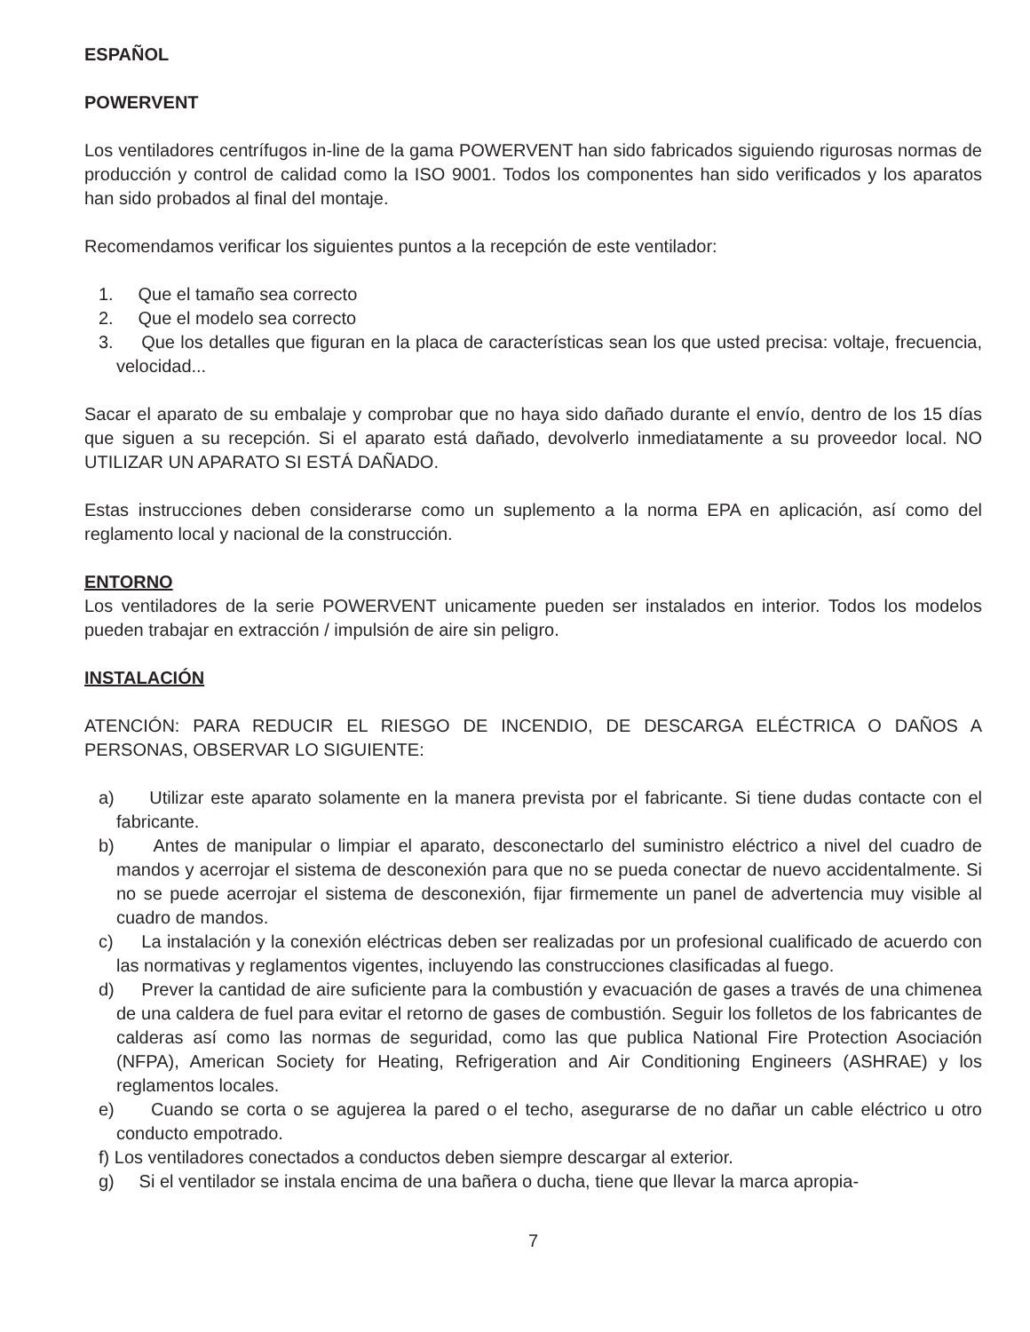ESPAÑOL
POWERVENT
Los ventiladores centrífugos in-line de la gama POWERVENT han sido fabricados siguiendo rigurosas normas de producción y control de calidad como la ISO 9001. Todos los componentes han sido verificados y los aparatos han sido probados al final del montaje.
Recomendamos verificar los siguientes puntos a la recepción de este ventilador:
1. Que el tamaño sea correcto
2. Que el modelo sea correcto
3. Que los detalles que figuran en la placa de características sean los que usted precisa: voltaje, frecuencia, velocidad...
Sacar el aparato de su embalaje y comprobar que no haya sido dañado durante el envío, dentro de los 15 días que siguen a su recepción. Si el aparato está dañado, devolverlo inmediatamente a su proveedor local. NO UTILIZAR UN APARATO SI ESTÁ DAÑADO.
Estas instrucciones deben considerarse como un suplemento a la norma EPA en aplicación, así como del reglamento local y nacional de la construcción.
ENTORNO
Los ventiladores de la serie POWERVENT unicamente pueden ser instalados en interior. Todos los modelos pueden trabajar en extracción / impulsión de aire sin peligro.
INSTALACIÓN
ATENCIÓN: PARA REDUCIR EL RIESGO DE INCENDIO, DE DESCARGA ELÉCTRICA O DAÑOS A PERSONAS, OBSERVAR LO SIGUIENTE:
a) Utilizar este aparato solamente en la manera prevista por el fabricante. Si tiene dudas contacte con el fabricante.
b) Antes de manipular o limpiar el aparato, desconectarlo del suministro eléctrico a nivel del cuadro de mandos y acerrojar el sistema de desconexión para que no se pueda conectar de nuevo accidentalmente. Si no se puede acerrojar el sistema de desconexión, fijar firmemente un panel de advertencia muy visible al cuadro de mandos.
c) La instalación y la conexión eléctricas deben ser realizadas por un profesional cualificado de acuerdo con las normativas y reglamentos vigentes, incluyendo las construcciones clasificadas al fuego.
d) Prever la cantidad de aire suficiente para la combustión y evacuación de gases a través de una chimenea de una caldera de fuel para evitar el retorno de gases de combustión. Seguir los folletos de los fabricantes de calderas así como las normas de seguridad, como las que publica National Fire Protection Asociación (NFPA), American Society for Heating, Refrigeration and Air Conditioning Engineers (ASHRAE) y los reglamentos locales.
e) Cuando se corta o se agujerea la pared o el techo, asegurarse de no dañar un cable eléctrico u otro conducto empotrado.
f) Los ventiladores conectados a conductos deben siempre descargar al exterior.
g) Si el ventilador se instala encima de una bañera o ducha, tiene que llevar la marca apropia-
7